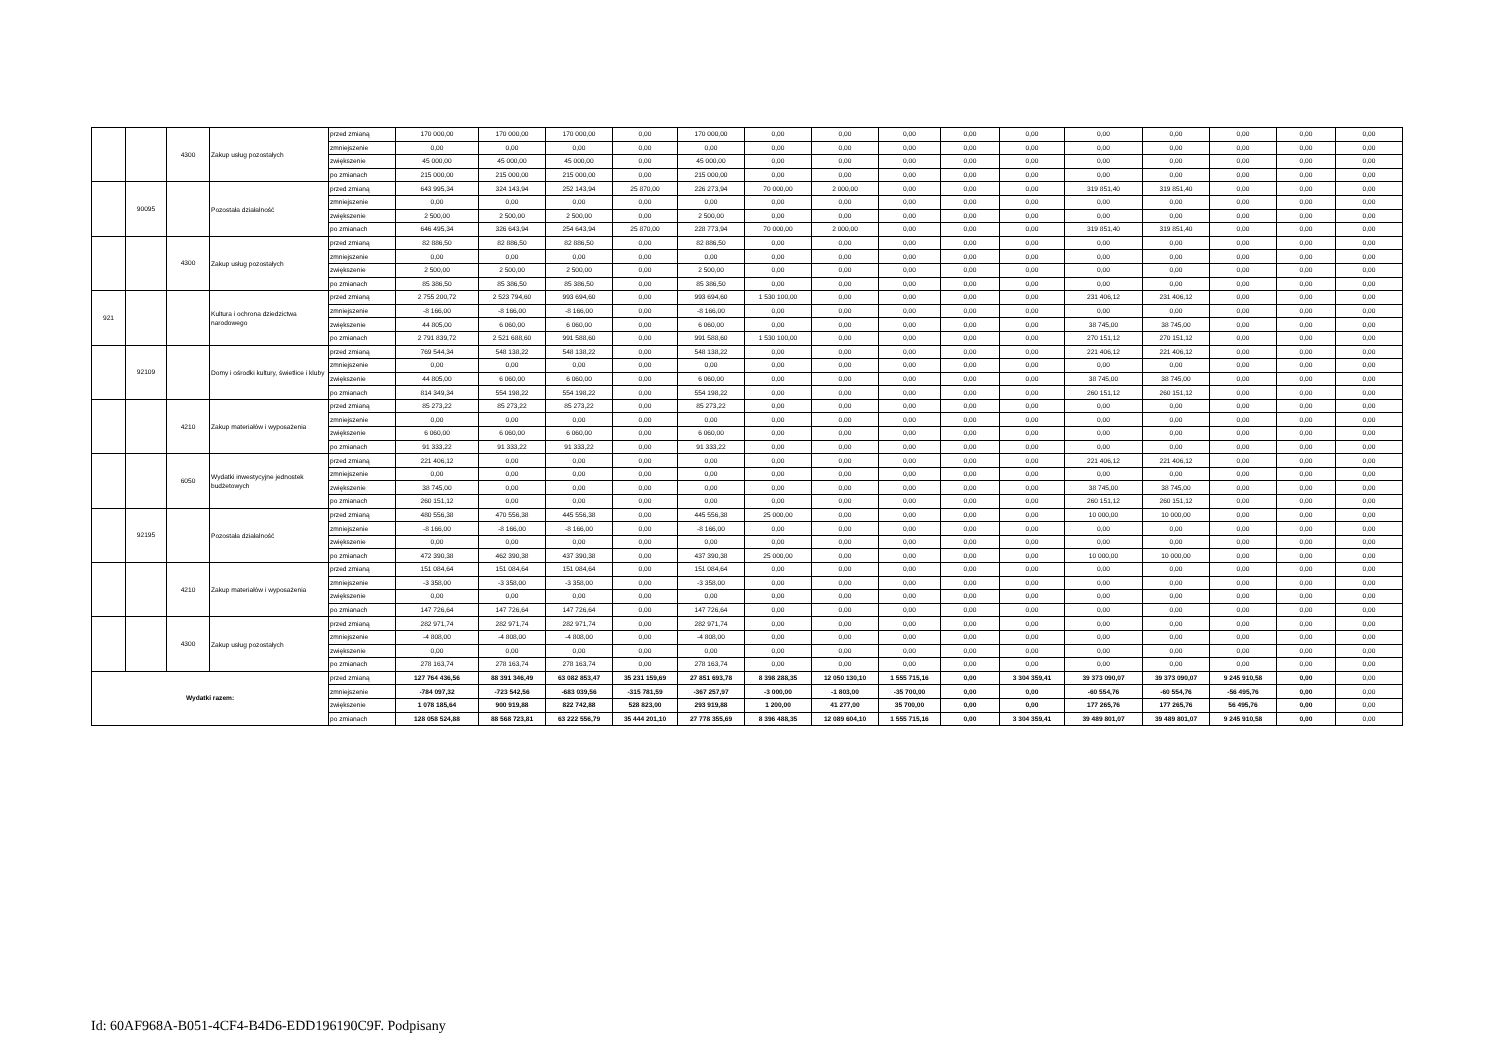| | | 4300 | Zakup usług pozostałych | przed zmianą | 170 000,00 | 170 000,00 | 170 000,00 | 0,00 | 170 000,00 | 0,00 | 0,00 | 0,00 | 0,00 | 0,00 | 0,00 | 0,00 | 0,00 | 0,00 | 0,00 |
| | | | | zmniejszenie | 0,00 | 0,00 | 0,00 | 0,00 | 0,00 | 0,00 | 0,00 | 0,00 | 0,00 | 0,00 | 0,00 | 0,00 | 0,00 | 0,00 | 0,00 |
| | | | | zwiększenie | 45 000,00 | 45 000,00 | 45 000,00 | 0,00 | 45 000,00 | 0,00 | 0,00 | 0,00 | 0,00 | 0,00 | 0,00 | 0,00 | 0,00 | 0,00 | 0,00 |
| | | | | po zmianach | 215 000,00 | 215 000,00 | 215 000,00 | 0,00 | 215 000,00 | 0,00 | 0,00 | 0,00 | 0,00 | 0,00 | 0,00 | 0,00 | 0,00 | 0,00 | 0,00 |
| | 90095 | | Pozostała działalność | przed zmianą | 643 995,34 | 324 143,94 | 252 143,94 | 25 870,00 | 226 273,94 | 70 000,00 | 2 000,00 | 0,00 | 0,00 | 0,00 | 319 851,40 | 319 851,40 | 0,00 | 0,00 | 0,00 |
| | | | | zmniejszenie | 0,00 | 0,00 | 0,00 | 0,00 | 0,00 | 0,00 | 0,00 | 0,00 | 0,00 | 0,00 | 0,00 | 0,00 | 0,00 | 0,00 | 0,00 |
| | | | | zwiększenie | 2 500,00 | 2 500,00 | 2 500,00 | 0,00 | 2 500,00 | 0,00 | 0,00 | 0,00 | 0,00 | 0,00 | 0,00 | 0,00 | 0,00 | 0,00 | 0,00 |
| | | | | po zmianach | 646 495,34 | 326 643,94 | 254 643,94 | 25 870,00 | 228 773,94 | 70 000,00 | 2 000,00 | 0,00 | 0,00 | 0,00 | 319 851,40 | 319 851,40 | 0,00 | 0,00 | 0,00 |
| | | 4300 | Zakup usług pozostałych | przed zmianą | 82 886,50 | 82 886,50 | 82 886,50 | 0,00 | 82 886,50 | 0,00 | 0,00 | 0,00 | 0,00 | 0,00 | 0,00 | 0,00 | 0,00 | 0,00 | 0,00 |
| | | | | zmniejszenie | 0,00 | 0,00 | 0,00 | 0,00 | 0,00 | 0,00 | 0,00 | 0,00 | 0,00 | 0,00 | 0,00 | 0,00 | 0,00 | 0,00 | 0,00 |
| | | | | zwiększenie | 2 500,00 | 2 500,00 | 2 500,00 | 0,00 | 2 500,00 | 0,00 | 0,00 | 0,00 | 0,00 | 0,00 | 0,00 | 0,00 | 0,00 | 0,00 | 0,00 |
| | | | | po zmianach | 85 386,50 | 85 386,50 | 85 386,50 | 0,00 | 85 386,50 | 0,00 | 0,00 | 0,00 | 0,00 | 0,00 | 0,00 | 0,00 | 0,00 | 0,00 | 0,00 |
| 921 | | | Kultura i ochrona dziedzictwa narodowego | przed zmianą | 2 755 200,72 | 2 523 794,60 | 993 694,60 | 0,00 | 993 694,60 | 1 530 100,00 | 0,00 | 0,00 | 0,00 | 0,00 | 231 406,12 | 231 406,12 | 0,00 | 0,00 | 0,00 |
| | | | | zmniejszenie | -8 166,00 | -8 166,00 | -8 166,00 | 0,00 | -8 166,00 | 0,00 | 0,00 | 0,00 | 0,00 | 0,00 | 0,00 | 0,00 | 0,00 | 0,00 | 0,00 |
| | | | | zwiększenie | 44 805,00 | 6 060,00 | 6 060,00 | 0,00 | 6 060,00 | 0,00 | 0,00 | 0,00 | 0,00 | 0,00 | 38 745,00 | 38 745,00 | 0,00 | 0,00 | 0,00 |
| | | | | po zmianach | 2 791 839,72 | 2 521 688,60 | 991 588,60 | 0,00 | 991 588,60 | 1 530 100,00 | 0,00 | 0,00 | 0,00 | 0,00 | 270 151,12 | 270 151,12 | 0,00 | 0,00 | 0,00 |
| | 92109 | | Domy i ośrodki kultury, świetlice i kluby | przed zmianą | 769 544,34 | 548 138,22 | 548 138,22 | 0,00 | 548 138,22 | 0,00 | 0,00 | 0,00 | 0,00 | 0,00 | 221 406,12 | 221 406,12 | 0,00 | 0,00 | 0,00 |
| | | | | zmniejszenie | 0,00 | 0,00 | 0,00 | 0,00 | 0,00 | 0,00 | 0,00 | 0,00 | 0,00 | 0,00 | 0,00 | 0,00 | 0,00 | 0,00 | 0,00 |
| | | | | zwiększenie | 44 805,00 | 6 060,00 | 6 060,00 | 0,00 | 6 060,00 | 0,00 | 0,00 | 0,00 | 0,00 | 0,00 | 38 745,00 | 38 745,00 | 0,00 | 0,00 | 0,00 |
| | | | | po zmianach | 814 349,34 | 554 198,22 | 554 198,22 | 0,00 | 554 198,22 | 0,00 | 0,00 | 0,00 | 0,00 | 0,00 | 260 151,12 | 260 151,12 | 0,00 | 0,00 | 0,00 |
| | | 4210 | Zakup materiałów i wyposażenia | przed zmianą | 85 273,22 | 85 273,22 | 85 273,22 | 0,00 | 85 273,22 | 0,00 | 0,00 | 0,00 | 0,00 | 0,00 | 0,00 | 0,00 | 0,00 | 0,00 | 0,00 |
| | | | | zmniejszenie | 0,00 | 0,00 | 0,00 | 0,00 | 0,00 | 0,00 | 0,00 | 0,00 | 0,00 | 0,00 | 0,00 | 0,00 | 0,00 | 0,00 | 0,00 |
| | | | | zwiększenie | 6 060,00 | 6 060,00 | 6 060,00 | 0,00 | 6 060,00 | 0,00 | 0,00 | 0,00 | 0,00 | 0,00 | 0,00 | 0,00 | 0,00 | 0,00 | 0,00 |
| | | | | po zmianach | 91 333,22 | 91 333,22 | 91 333,22 | 0,00 | 91 333,22 | 0,00 | 0,00 | 0,00 | 0,00 | 0,00 | 0,00 | 0,00 | 0,00 | 0,00 | 0,00 |
| | | 6050 | Wydatki inwestycyjne jednostek budżetowych | przed zmianą | 221 406,12 | 0,00 | 0,00 | 0,00 | 0,00 | 0,00 | 0,00 | 0,00 | 0,00 | 0,00 | 221 406,12 | 221 406,12 | 0,00 | 0,00 | 0,00 |
| | | | | zmniejszenie | 0,00 | 0,00 | 0,00 | 0,00 | 0,00 | 0,00 | 0,00 | 0,00 | 0,00 | 0,00 | 0,00 | 0,00 | 0,00 | 0,00 | 0,00 |
| | | | | zwiększenie | 38 745,00 | 0,00 | 0,00 | 0,00 | 0,00 | 0,00 | 0,00 | 0,00 | 0,00 | 0,00 | 38 745,00 | 38 745,00 | 0,00 | 0,00 | 0,00 |
| | | | | po zmianach | 260 151,12 | 0,00 | 0,00 | 0,00 | 0,00 | 0,00 | 0,00 | 0,00 | 0,00 | 0,00 | 260 151,12 | 260 151,12 | 0,00 | 0,00 | 0,00 |
| | 92195 | | Pozostała działalność | przed zmianą | 480 556,38 | 470 556,38 | 445 556,38 | 0,00 | 445 556,38 | 25 000,00 | 0,00 | 0,00 | 0,00 | 0,00 | 10 000,00 | 10 000,00 | 0,00 | 0,00 | 0,00 |
| | | | | zmniejszenie | -8 166,00 | -8 166,00 | -8 166,00 | 0,00 | -8 166,00 | 0,00 | 0,00 | 0,00 | 0,00 | 0,00 | 0,00 | 0,00 | 0,00 | 0,00 | 0,00 |
| | | | | zwiększenie | 0,00 | 0,00 | 0,00 | 0,00 | 0,00 | 0,00 | 0,00 | 0,00 | 0,00 | 0,00 | 0,00 | 0,00 | 0,00 | 0,00 | 0,00 |
| | | | | po zmianach | 472 390,38 | 462 390,38 | 437 390,38 | 0,00 | 437 390,38 | 25 000,00 | 0,00 | 0,00 | 0,00 | 0,00 | 10 000,00 | 10 000,00 | 0,00 | 0,00 | 0,00 |
| | | 4210 | Zakup materiałów i wyposażenia | przed zmianą | 151 084,64 | 151 084,64 | 151 084,64 | 0,00 | 151 084,64 | 0,00 | 0,00 | 0,00 | 0,00 | 0,00 | 0,00 | 0,00 | 0,00 | 0,00 | 0,00 |
| | | | | zmniejszenie | -3 358,00 | -3 358,00 | -3 358,00 | 0,00 | -3 358,00 | 0,00 | 0,00 | 0,00 | 0,00 | 0,00 | 0,00 | 0,00 | 0,00 | 0,00 | 0,00 |
| | | | | zwiększenie | 0,00 | 0,00 | 0,00 | 0,00 | 0,00 | 0,00 | 0,00 | 0,00 | 0,00 | 0,00 | 0,00 | 0,00 | 0,00 | 0,00 | 0,00 |
| | | | | po zmianach | 147 726,64 | 147 726,64 | 147 726,64 | 0,00 | 147 726,64 | 0,00 | 0,00 | 0,00 | 0,00 | 0,00 | 0,00 | 0,00 | 0,00 | 0,00 | 0,00 |
| | | 4300 | Zakup usług pozostałych | przed zmianą | 282 971,74 | 282 971,74 | 282 971,74 | 0,00 | 282 971,74 | 0,00 | 0,00 | 0,00 | 0,00 | 0,00 | 0,00 | 0,00 | 0,00 | 0,00 | 0,00 |
| | | | | zmniejszenie | -4 808,00 | -4 808,00 | -4 808,00 | 0,00 | -4 808,00 | 0,00 | 0,00 | 0,00 | 0,00 | 0,00 | 0,00 | 0,00 | 0,00 | 0,00 | 0,00 |
| | | | | zwiększenie | 0,00 | 0,00 | 0,00 | 0,00 | 0,00 | 0,00 | 0,00 | 0,00 | 0,00 | 0,00 | 0,00 | 0,00 | 0,00 | 0,00 | 0,00 |
| | | | | po zmianach | 278 163,74 | 278 163,74 | 278 163,74 | 0,00 | 278 163,74 | 0,00 | 0,00 | 0,00 | 0,00 | 0,00 | 0,00 | 0,00 | 0,00 | 0,00 | 0,00 |
| Wydatki razem: | | | | przed zmianą | 127 764 436,56 | 88 391 346,49 | 63 082 853,47 | 35 231 159,69 | 27 851 693,78 | 8 398 288,35 | 12 050 130,10 | 1 555 715,16 | 0,00 | 3 304 359,41 | 39 373 090,07 | 39 373 090,07 | 9 245 910,58 | 0,00 | 0,00 |
| | | | | zmniejszenie | -784 097,32 | -723 542,56 | -683 039,56 | -315 781,59 | -367 257,97 | -3 000,00 | -1 803,00 | -35 700,00 | 0,00 | 0,00 | -60 554,76 | -60 554,76 | -56 495,76 | 0,00 | 0,00 |
| | | | | zwiększenie | 1 078 185,64 | 900 919,88 | 822 742,88 | 528 823,00 | 293 919,88 | 1 200,00 | 41 277,00 | 35 700,00 | 0,00 | 0,00 | 177 265,76 | 177 265,76 | 56 495,76 | 0,00 | 0,00 |
| | | | | po zmianach | 128 058 524,88 | 88 568 723,81 | 63 222 556,79 | 35 444 201,10 | 27 778 355,69 | 8 396 488,35 | 12 089 604,10 | 1 555 715,16 | 0,00 | 3 304 359,41 | 39 489 801,07 | 39 489 801,07 | 9 245 910,58 | 0,00 | 0,00 |
Id: 60AF968A-B051-4CF4-B4D6-EDD196190C9F. Podpisany